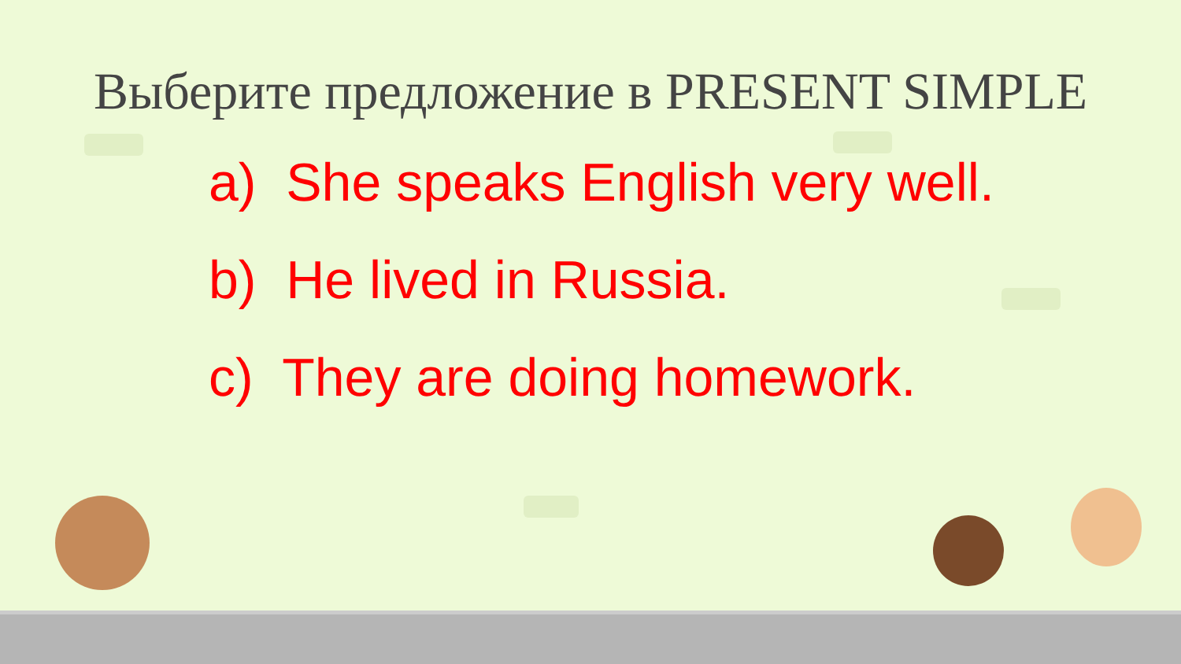Выберите предложение в PRESENT SIMPLE
a) She speaks English very well.
b) He lived in Russia.
c) They are doing homework.